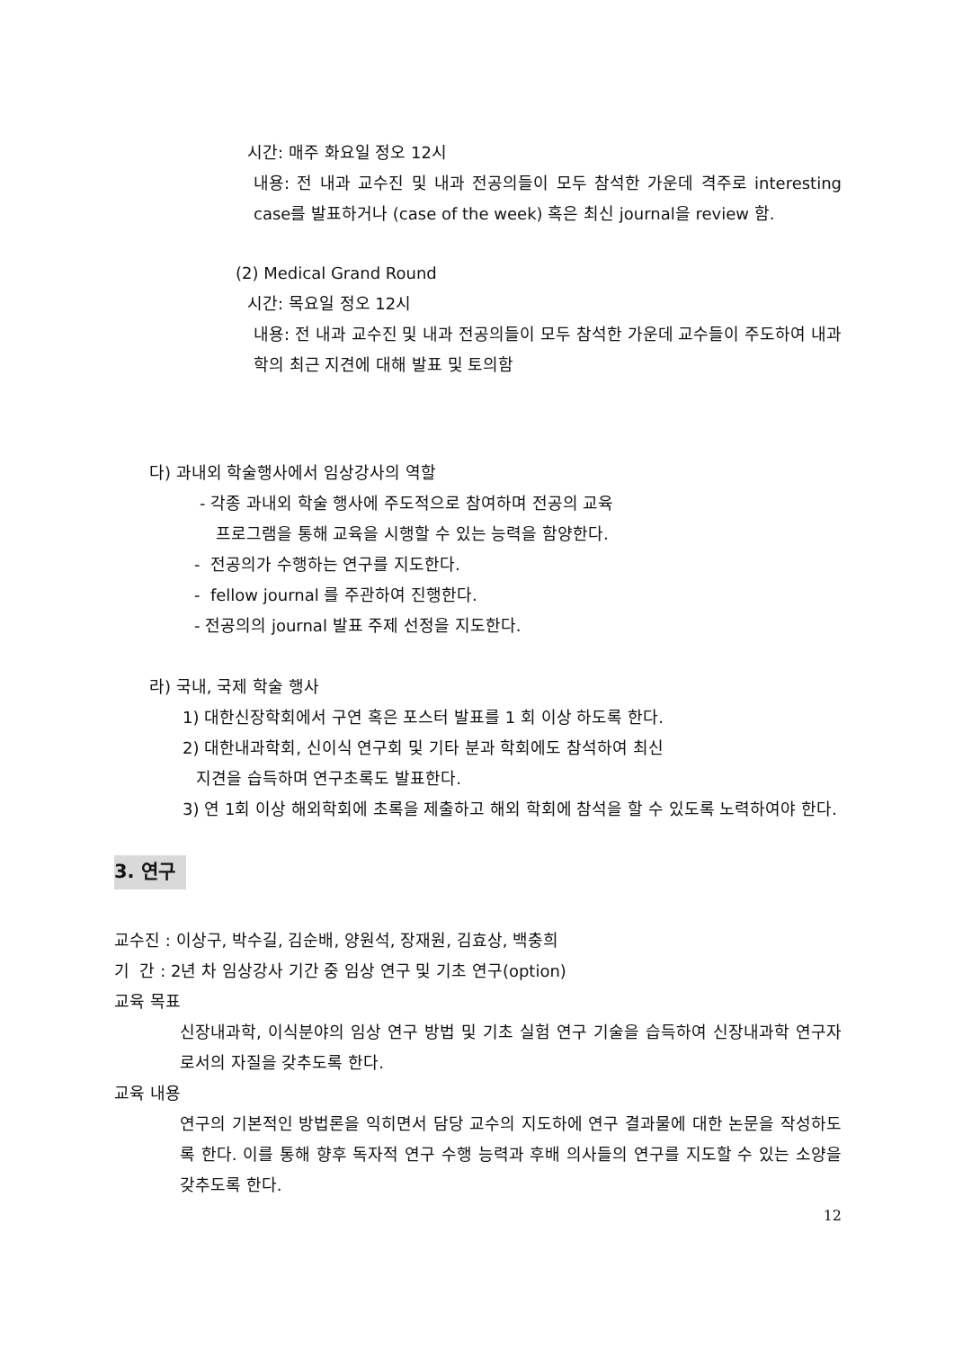시간: 매주 화요일 정오 12시
내용: 전 내과 교수진 및 내과 전공의들이 모두 참석한 가운데 격주로 interesting case를 발표하거나 (case of the week) 혹은 최신 journal을 review 함.
(2) Medical Grand Round
시간: 목요일 정오 12시
내용: 전 내과 교수진 및 내과 전공의들이 모두 참석한 가운데 교수들이 주도하여 내과학의 최근 지견에 대해 발표 및 토의함
다) 과내외 학술행사에서 임상강사의 역할
- 각종 과내외 학술 행사에 주도적으로 참여하며 전공의 교육
프로그램을 통해 교육을 시행할 수 있는 능력을 함양한다.
- 전공의가 수행하는 연구를 지도한다.
- fellow journal 를 주관하여 진행한다.
- 전공의의 journal 발표 주제 선정을 지도한다.
라) 국내, 국제 학술 행사
1) 대한신장학회에서 구연 혹은 포스터 발표를 1 회 이상 하도록 한다.
2) 대한내과학회, 신이식 연구회 및 기타 분과 학회에도 참석하여 최신
지견을 습득하며 연구초록도 발표한다.
3) 연 1회 이상 해외학회에 초록을 제출하고 해외 학회에 참석을 할 수 있도록 노력하여야 한다.
3. 연구
교수진 : 이상구, 박수길, 김순배, 양원석, 장재원, 김효상, 백충희
기 간 : 2년 차 임상강사 기간 중 임상 연구 및 기초 연구(option)
교육 목표
신장내과학, 이식분야의 임상 연구 방법 및 기초 실험 연구 기술을 습득하여 신장내과학 연구자로서의 자질을 갖추도록 한다.
교육 내용
연구의 기본적인 방법론을 익히면서 담당 교수의 지도하에 연구 결과물에 대한 논문을 작성하도록 한다. 이를 통해 향후 독자적 연구 수행 능력과 후배 의사들의 연구를 지도할 수 있는 소양을 갖추도록 한다.
12